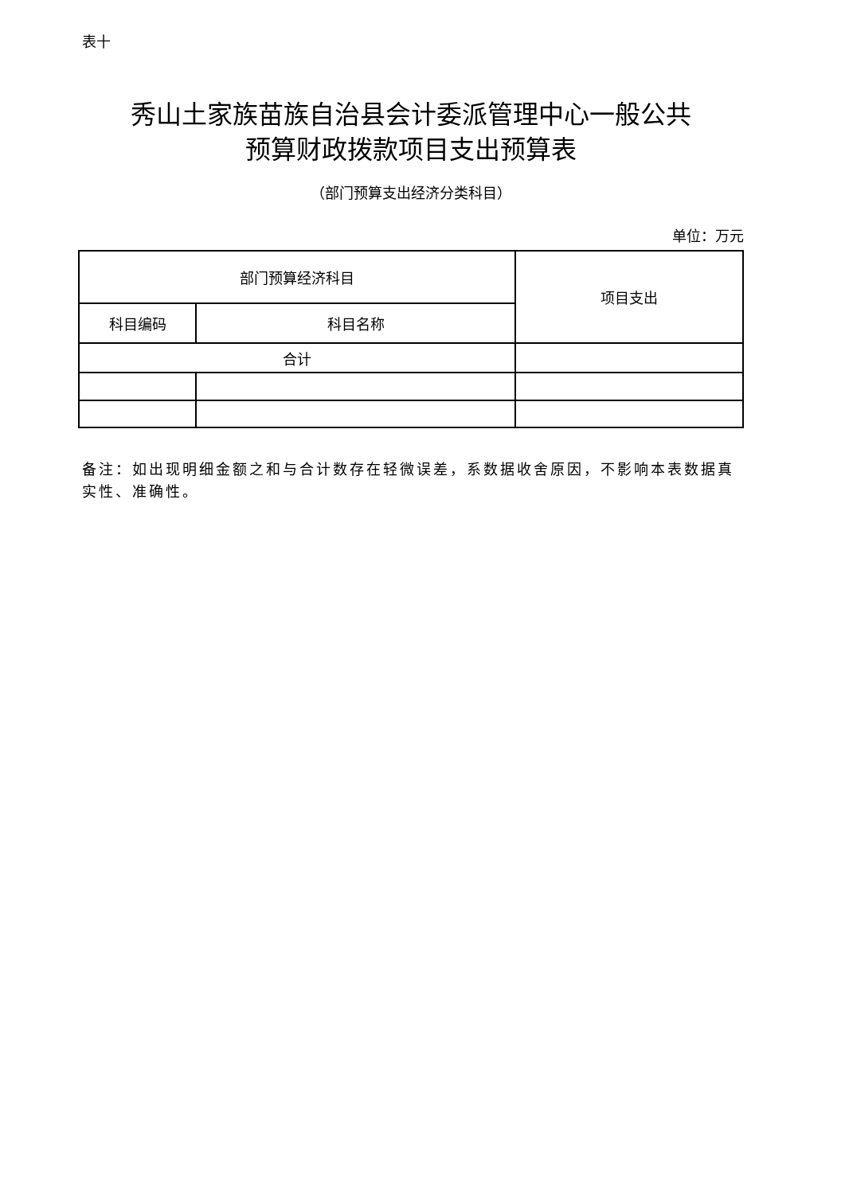表十
秀山土家族苗族自治县会计委派管理中心一般公共
预算财政拨款项目支出预算表
（部门预算支出经济分类科目）
单位：万元
| 部门预算经济科目 | | 项目支出 |
| --- | --- | --- |
| 科目编码 | 科目名称 | |
| 合计 | | |
备注：如出现明细金额之和与合计数存在轻微误差，系数据收舍原因，不影响本表数据真实性、准确性。